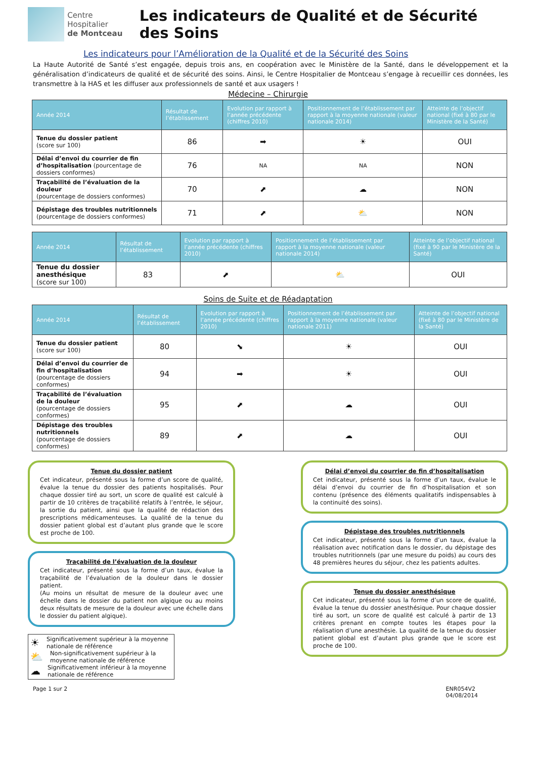Centre Hospitalier
de Montceau
Les indicateurs de Qualité et de Sécurité des Soins
Les indicateurs pour l’Amélioration de la Qualité et de la Sécurité des Soins
La Haute Autorité de Santé s’est engagée, depuis trois ans, en coopération avec le Ministère de la Santé, dans le développement et la généralisation d’indicateurs de qualité et de sécurité des soins. Ainsi, le Centre Hospitalier de Montceau s’engage à recueillir ces données, les transmettre à la HAS et les diffuser aux professionnels de santé et aux usagers !
Médecine – Chirurgie
| Année 2014 | Résultat de l’établissement | Evolution par rapport à l’année précédente (chiffres 2010) | Positionnement de l’établissement par rapport à la moyenne nationale (valeur nationale 2014) | Atteinte de l’objectif national (fixé à 80 par le Ministère de la Santé) |
| --- | --- | --- | --- | --- |
| Tenue du dossier patient (score sur 100) | 86 | ➡ | ☀ | OUI |
| Délai d’envoi du courrier de fin d’hospitalisation (pourcentage de dossiers conformes) | 76 | NA | NA | NON |
| Traçabilité de l’évaluation de la douleur (pourcentage de dossiers conformes) | 70 | ⬈ | ☁ | NON |
| Dépistage des troubles nutritionnels (pourcentage de dossiers conformes) | 71 | ⬈ | ⛅ | NON |
| Année 2014 | Résultat de l’établissement | Evolution par rapport à l’année précédente (chiffres 2010) | Positionnement de l’établissement par rapport à la moyenne nationale (valeur nationale 2014) | Atteinte de l’objectif national (fixé à 90 par le Ministère de la Santé) |
| --- | --- | --- | --- | --- |
| Tenue du dossier anesthésique (score sur 100) | 83 | ⬈ | ⛅ | OUI |
Soins de Suite et de Réadaptation
| Année 2014 | Résultat de l’établissement | Evolution par rapport à l’année précédente (chiffres 2010) | Positionnement de l’établissement par rapport à la moyenne nationale (valeur nationale 2011) | Atteinte de l’objectif national (fixé à 80 par le Ministère de la Santé) |
| --- | --- | --- | --- | --- |
| Tenue du dossier patient (score sur 100) | 80 | ⬊ | ☀ | OUI |
| Délai d’envoi du courrier de fin d’hospitalisation (pourcentage de dossiers conformes) | 94 | ➡ | ☀ | OUI |
| Traçabilité de l’évaluation de la douleur (pourcentage de dossiers conformes) | 95 | ⬈ | ☁ | OUI |
| Dépistage des troubles nutritionnels (pourcentage de dossiers conformes) | 89 | ⬈ | ☁ | OUI |
Tenue du dossier patient
Cet indicateur, présenté sous la forme d’un score de qualité, évalue la tenue du dossier des patients hospitalisés. Pour chaque dossier tiré au sort, un score de qualité est calculé à partir de 10 critères de traçabilité relatifs à l’entrée, le séjour, la sortie du patient, ainsi que la qualité de rédaction des prescriptions médicamenteuses. La qualité de la tenue du dossier patient global est d’autant plus grande que le score est proche de 100.
Traçabilité de l’évaluation de la douleur
Cet indicateur, présenté sous la forme d’un taux, évalue la traçabilité de l’évaluation de la douleur dans le dossier patient.
(Au moins un résultat de mesure de la douleur avec une échelle dans le dossier du patient non algique ou au moins deux résultats de mesure de la douleur avec une échelle dans le dossier du patient algique).
☀ Significativement supérieur à la moyenne nationale de référence
⛅ Non-significativement supérieur à la moyenne nationale de référence
☁ Significativement inférieur à la moyenne nationale de référence
Délai d’envoi du courrier de fin d’hospitalisation
Cet indicateur, présenté sous la forme d’un taux, évalue le délai d’envoi du courrier de fin d’hospitalisation et son contenu (présence des éléments qualitatifs indispensables à la continuité des soins).
Dépistage des troubles nutritionnels
Cet indicateur, présenté sous la forme d’un taux, évalue la réalisation avec notification dans le dossier, du dépistage des troubles nutritionnels (par une mesure du poids) au cours des 48 premières heures du séjour, chez les patients adultes.
Tenue du dossier anesthésique
Cet indicateur, présenté sous la forme d’un score de qualité, évalue la tenue du dossier anesthésique. Pour chaque dossier tiré au sort, un score de qualité est calculé à partir de 13 critères prenant en compte toutes les étapes pour la réalisation d’une anesthésie. La qualité de la tenue du dossier patient global est d’autant plus grande que le score est proche de 100.
Page 1 sur 2 ENR054V2
04/08/2014